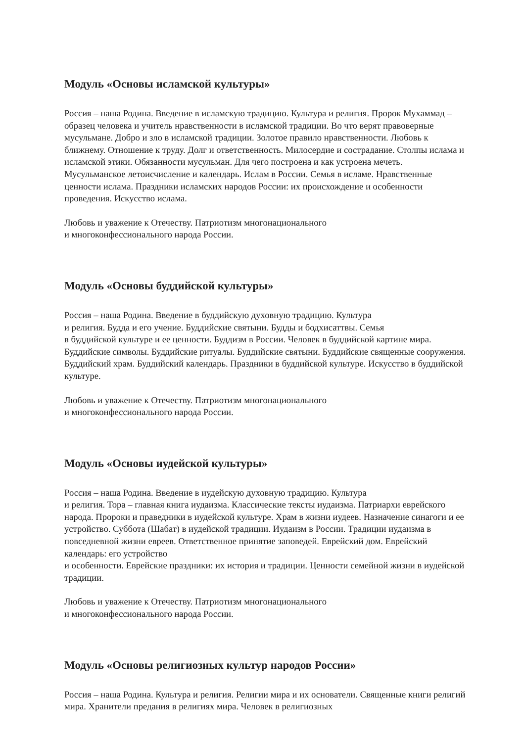Модуль «Основы исламской культуры»
Россия – наша Родина. Введение в исламскую традицию. Культура и религия. Пророк Мухаммад – образец человека и учитель нравственности в исламской традиции. Во что верят правоверные мусульмане. Добро и зло в исламской традиции. Золотое правило нравственности. Любовь к ближнему. Отношение к труду. Долг и ответственность. Милосердие и сострадание. Столпы ислама и исламской этики. Обязанности мусульман. Для чего построена и как устроена мечеть. Мусульманское летоисчисление и календарь. Ислам в России. Семья в исламе. Нравственные ценности ислама. Праздники исламских народов России: их происхождение и особенности проведения. Искусство ислама.
Любовь и уважение к Отечеству. Патриотизм многонационального
и многоконфессионального народа России.
Модуль «Основы буддийской культуры»
Россия – наша Родина. Введение в буддийскую духовную традицию. Культура
и религия. Будда и его учение. Буддийские святыни. Будды и бодхисаттвы. Семья
в буддийской культуре и ее ценности. Буддизм в России. Человек в буддийской картине мира. Буддийские символы. Буддийские ритуалы. Буддийские святыни. Буддийские священные сооружения. Буддийский храм. Буддийский календарь. Праздники в буддийской культуре. Искусство в буддийской культуре.
Любовь и уважение к Отечеству. Патриотизм многонационального
и многоконфессионального народа России.
Модуль «Основы иудейской культуры»
Россия – наша Родина. Введение в иудейскую духовную традицию. Культура
и религия. Тора – главная книга иудаизма. Классические тексты иудаизма. Патриархи еврейского народа. Пророки и праведники в иудейской культуре. Храм в жизни иудеев. Назначение синагоги и ее устройство. Суббота (Шабат) в иудейской традиции. Иудаизм в России. Традиции иудаизма в повседневной жизни евреев. Ответственное принятие заповедей. Еврейский дом. Еврейский календарь: его устройство
и особенности. Еврейские праздники: их история и традиции. Ценности семейной жизни в иудейской традиции.
Любовь и уважение к Отечеству. Патриотизм многонационального
и многоконфессионального народа России.
Модуль «Основы религиозных культур народов России»
Россия – наша Родина. Культура и религия. Религии мира и их основатели. Священные книги религий мира. Хранители предания в религиях мира. Человек в религиозных